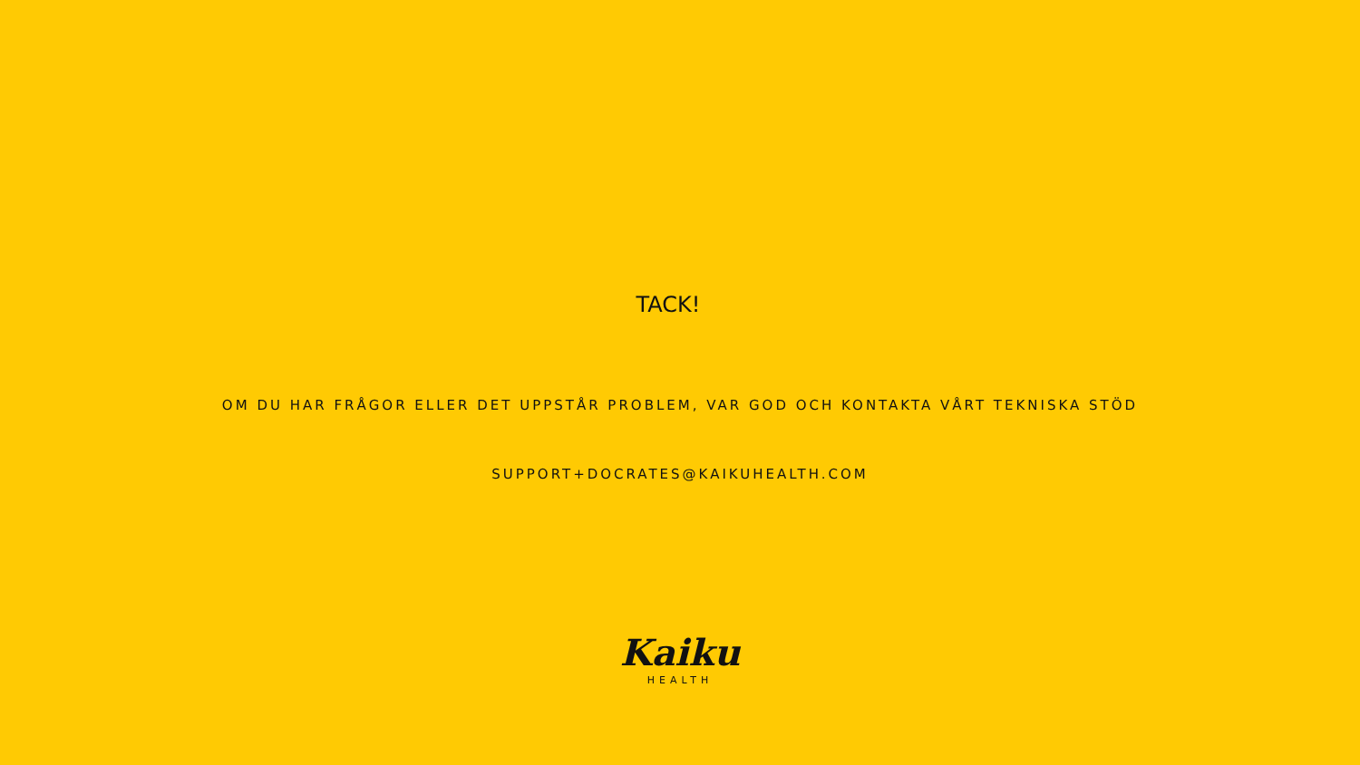TACK!
OM DU HAR FRÅGOR ELLER DET UPPSTÅR PROBLEM, VAR GOD OCH KONTAKTA VÅRT TEKNISKA STÖD
SUPPORT+DOCRATES@KAIKUHEALTH.COM
Kaiku
HEALTH